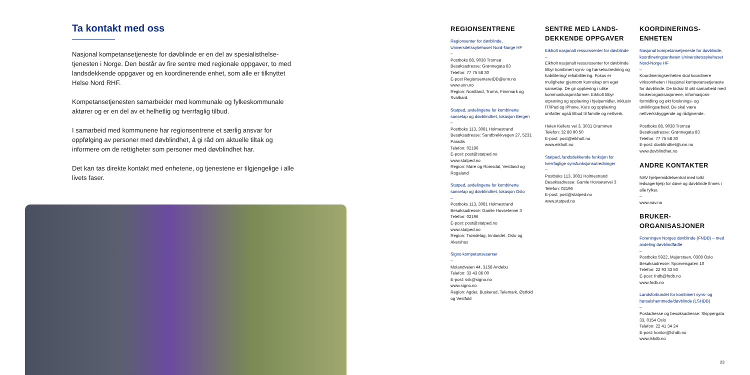Ta kontakt med oss
Nasjonal kompetansetjeneste for døvblinde er en del av spesialisthelse-tjenesten i Norge. Den består av fire sentre med regionale oppgaver, to med landsdekkende oppgaver og en koordinerende enhet, som alle er tilknyttet Helse Nord RHF.
Kompetansetjenesten samarbeider med kommunale og fylkeskommunale aktører og er en del av et helhetlig og tverrfaglig tilbud.
I samarbeid med kommunene har regionsentrene et særlig ansvar for oppfølging av personer med døvblindhet, å gi råd om aktuelle tiltak og informere om de rettigheter som personer med døvblindhet har.
Det kan tas direkte kontakt med enhetene, og tjenestene er tilgjengelige i alle livets faser.
REGIONSENTRENE
Regionsenter for døvblinde, Universitetssykehuset Nord-Norge HF
–
Postboks 88, 9038 Tromsø
Besøksadresse: Grønnegata 83
Telefon: 77 75 58 30
E-post RegionsenteretDB@unn.no
www.unn.no
Region: Nordland, Troms, Finnmark og Svalbard.
Statped, avdelingene for kombinerte sansetap og døvblindhet, lokasjon Bergen
–
Postboks 113, 3081 Holmestrand
Besøksadresse: Sandbrekkvegen 27, 5231 Paradis
Telefon: 02196
E-post: post@statped.no
www.statped.no
Region: Møre og Romsdal, Vestland og Rogaland
Statped, avdelingene for kombinerte sansetap og døvblindhet, lokasjon Oslo
–
Postboks 113, 3081 Holmestrand
Besøksadresse: Gamle Hovsetervei 3
Telefon: 02196
E-post: post@statped.no
www.statped.no
Region: Trøndelag, Innlandet, Oslo og Akershus
Signo kompetansesenter
–
Molandveien 44, 3158 Andebu
Telefon: 33 43 86 00
E-post: ssk@signo.no
www.signo.no
Region: Agder, Buskerud, Telemark, Østfold og Vestfold
SENTRE MED LANDS-DEKKENDE OPPGAVER
Eikholt nasjonalt ressurssenter for døvblinde
–
Eikholt nasjonalt ressurssenter for døvblinde tilbyr kombinert syns- og hørselsutredning og habilitering/ rehabilitering. Fokus er muligheter gjennom kunnskap om eget sansetap. De gir opplæring i ulike kommunikasjonsformer. Eikholt tilbyr utprøving og opplæring i hjelpemidler, inklusiv IT/iPad og iPhone. Kurs og opplæring omfatter også tilbud til familie og nettverk.
Helen Kellers vei 3, 3031 Drammen
Telefon: 32 88 90 50
E-post: post@eikholt.no
www.eikholt.no
Statped, landsdekkende funksjon for tverrfaglige synsfunksjonsutredninger
–
Postboks 113, 3081 Holmestrand
Besøksadresse: Gamle Hovsetervei 3
Telefon: 02196
E-post: post@statped.no
www.statped.no
KOORDINERINGS-ENHETEN
Nasjonal kompetansetjeneste for døvblinde, koordineringsenheten Universitetssykehuset Nord-Norge HF
–
Koordineringsenheten skal koordinere virksomheten i Nasjonal kompetansetjeneste for døvblinde. De bidrar til økt samarbeid med brukerorganisasjonene, informasjons-formidling og økt forsknings- og utviklingsarbeid. De skal være nettverksbyggende og rådgivende.
Postboks 88, 9038 Tromsø
Besøksadresse: Grønnegata 83
Telefon: 77 75 58 30
E-post: dovblindhet@unn.no
www.dovblindhet.no
ANDRE KONTAKTER
NAV hjelpemiddelsentral med tolk/ ledsagerhjelp for døve og døvblinde finnes i alle fylker.
–
www.nav.no
BRUKER-ORGANISASJONER
Foreningen Norges døvblinde (FNDB) – med avdeling døvblindfødte
–
Postboks 5922, Majorstuen, 0308 Oslo
Besøksadresse: Sporveisgaten 10
Telefon: 22 93 33 50
E-post: fndb@fndb.no
www.fndb.no
Landsforbundet for kombinert syns- og hørselshemmede/døvblinde (LSHDB)
–
Postadresse og besøksadresse: Skippergata 33, 0154 Oslo
Telefon: 22 41 34 24
E-post: kontor@lshdb.no
www.lshdb.no
23